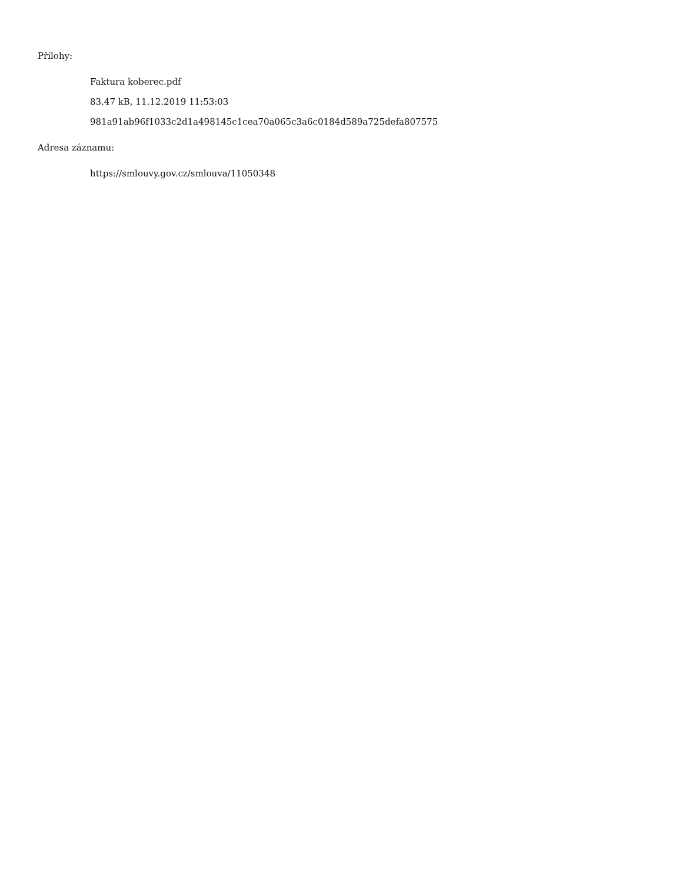Přílohy:
Faktura koberec.pdf
83.47 kB, 11.12.2019 11:53:03
981a91ab96f1033c2d1a498145c1cea70a065c3a6c0184d589a725defa807575
Adresa záznamu:
https://smlouvy.gov.cz/smlouva/11050348